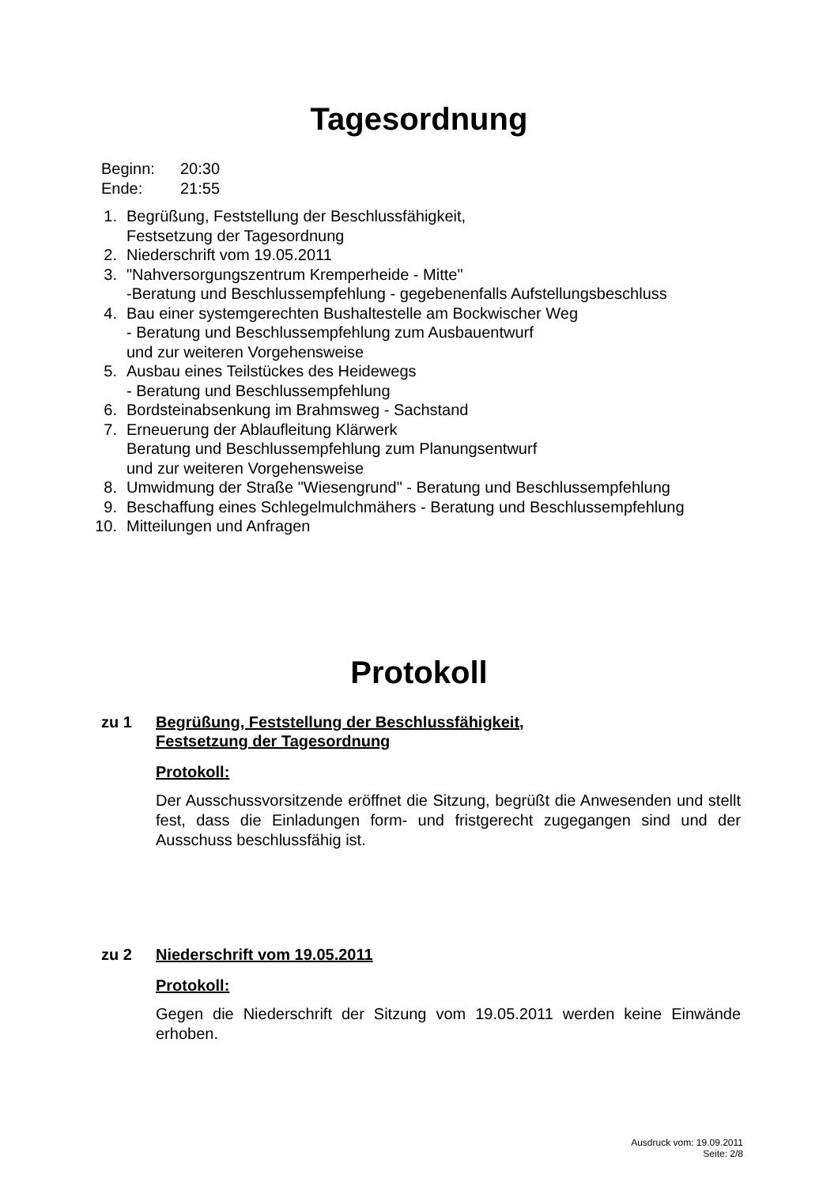Tagesordnung
Beginn: 20:30
Ende: 21:55
1. Begrüßung, Feststellung der Beschlussfähigkeit,
Festsetzung der Tagesordnung
2. Niederschrift vom 19.05.2011
3. "Nahversorgungszentrum Kremperheide - Mitte"
-Beratung und Beschlussempfehlung - gegebenenfalls Aufstellungsbeschluss
4. Bau einer systemgerechten Bushaltestelle am Bockwischer Weg
- Beratung und Beschlussempfehlung zum Ausbauentwurf
und zur weiteren Vorgehensweise
5. Ausbau eines Teilstückes des Heidewegs
- Beratung und Beschlussempfehlung
6. Bordsteinabsenkung im Brahmsweg - Sachstand
7. Erneuerung der Ablaufleitung Klärwerk
Beratung und Beschlussempfehlung zum Planungsentwurf
und zur weiteren Vorgehensweise
8. Umwidmung der Straße "Wiesengrund" - Beratung und Beschlussempfehlung
9. Beschaffung eines Schlegelmulchmähers - Beratung und Beschlussempfehlung
10. Mitteilungen und Anfragen
Protokoll
zu 1 Begrüßung, Feststellung der Beschlussfähigkeit,
Festsetzung der Tagesordnung
Protokoll:
Der Ausschussvorsitzende eröffnet die Sitzung, begrüßt die Anwesenden und stellt fest, dass die Einladungen form- und fristgerecht zugegangen sind und der Ausschuss beschlussfähig ist.
zu 2 Niederschrift vom 19.05.2011
Protokoll:
Gegen die Niederschrift der Sitzung vom 19.05.2011 werden keine Einwände erhoben.
Ausdruck vom: 19.09.2011
Seite: 2/8